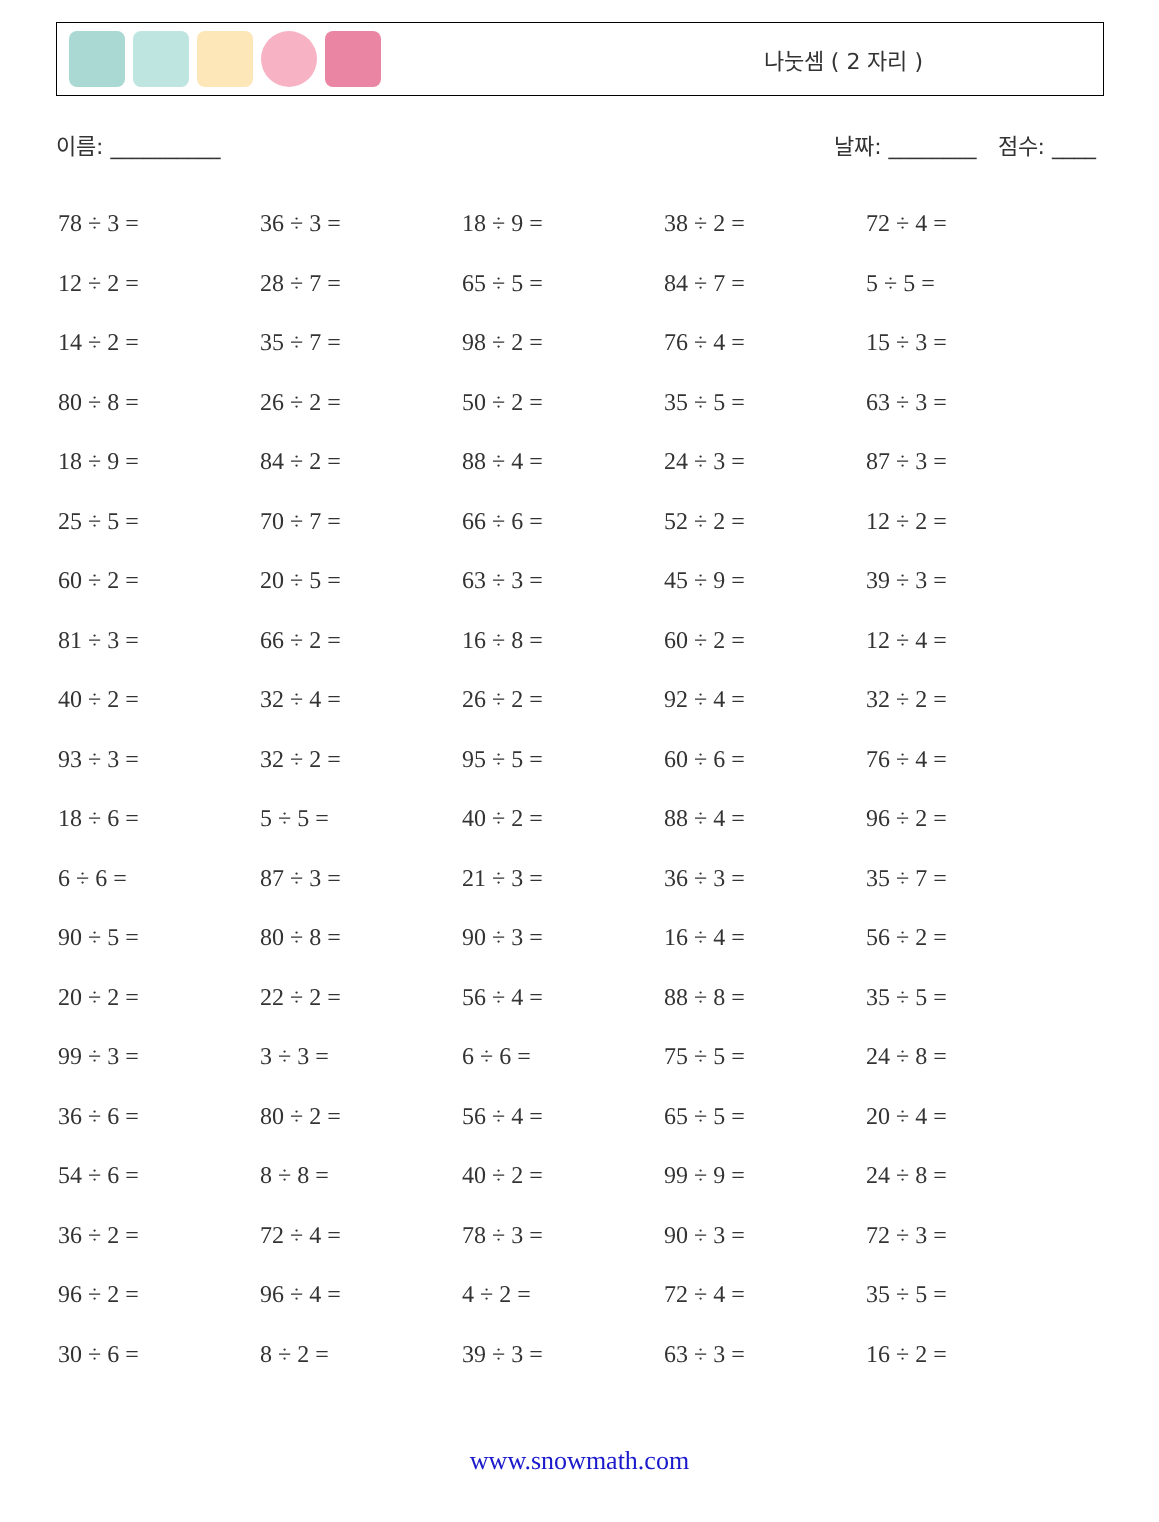나눗셈 ( 2 자리 )
이름: __________ 날짜: ________ 점수: ____
| 78 ÷ 3 = | 36 ÷ 3 = | 18 ÷ 9 = | 38 ÷ 2 = | 72 ÷ 4 = |
| 12 ÷ 2 = | 28 ÷ 7 = | 65 ÷ 5 = | 84 ÷ 7 = | 5 ÷ 5 = |
| 14 ÷ 2 = | 35 ÷ 7 = | 98 ÷ 2 = | 76 ÷ 4 = | 15 ÷ 3 = |
| 80 ÷ 8 = | 26 ÷ 2 = | 50 ÷ 2 = | 35 ÷ 5 = | 63 ÷ 3 = |
| 18 ÷ 9 = | 84 ÷ 2 = | 88 ÷ 4 = | 24 ÷ 3 = | 87 ÷ 3 = |
| 25 ÷ 5 = | 70 ÷ 7 = | 66 ÷ 6 = | 52 ÷ 2 = | 12 ÷ 2 = |
| 60 ÷ 2 = | 20 ÷ 5 = | 63 ÷ 3 = | 45 ÷ 9 = | 39 ÷ 3 = |
| 81 ÷ 3 = | 66 ÷ 2 = | 16 ÷ 8 = | 60 ÷ 2 = | 12 ÷ 4 = |
| 40 ÷ 2 = | 32 ÷ 4 = | 26 ÷ 2 = | 92 ÷ 4 = | 32 ÷ 2 = |
| 93 ÷ 3 = | 32 ÷ 2 = | 95 ÷ 5 = | 60 ÷ 6 = | 76 ÷ 4 = |
| 18 ÷ 6 = | 5 ÷ 5 = | 40 ÷ 2 = | 88 ÷ 4 = | 96 ÷ 2 = |
| 6 ÷ 6 = | 87 ÷ 3 = | 21 ÷ 3 = | 36 ÷ 3 = | 35 ÷ 7 = |
| 90 ÷ 5 = | 80 ÷ 8 = | 90 ÷ 3 = | 16 ÷ 4 = | 56 ÷ 2 = |
| 20 ÷ 2 = | 22 ÷ 2 = | 56 ÷ 4 = | 88 ÷ 8 = | 35 ÷ 5 = |
| 99 ÷ 3 = | 3 ÷ 3 = | 6 ÷ 6 = | 75 ÷ 5 = | 24 ÷ 8 = |
| 36 ÷ 6 = | 80 ÷ 2 = | 56 ÷ 4 = | 65 ÷ 5 = | 20 ÷ 4 = |
| 54 ÷ 6 = | 8 ÷ 8 = | 40 ÷ 2 = | 99 ÷ 9 = | 24 ÷ 8 = |
| 36 ÷ 2 = | 72 ÷ 4 = | 78 ÷ 3 = | 90 ÷ 3 = | 72 ÷ 3 = |
| 96 ÷ 2 = | 96 ÷ 4 = | 4 ÷ 2 = | 72 ÷ 4 = | 35 ÷ 5 = |
| 30 ÷ 6 = | 8 ÷ 2 = | 39 ÷ 3 = | 63 ÷ 3 = | 16 ÷ 2 = |
www.snowmath.com